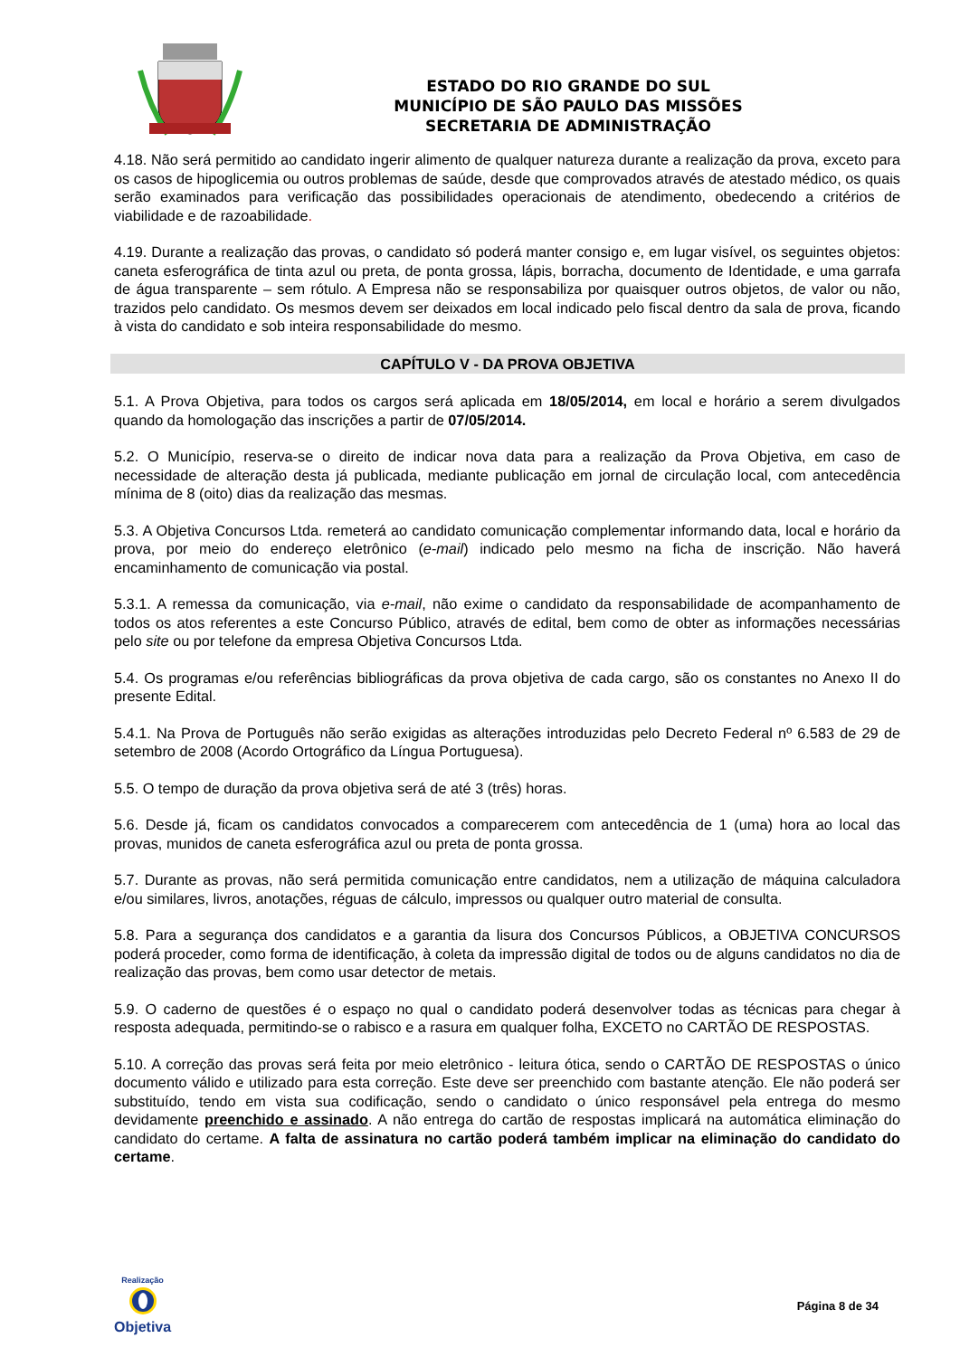ESTADO DO RIO GRANDE DO SUL
MUNICÍPIO DE SÃO PAULO DAS MISSÕES
SECRETARIA DE ADMINISTRAÇÃO
4.18. Não será permitido ao candidato ingerir alimento de qualquer natureza durante a realização da prova, exceto para os casos de hipoglicemia ou outros problemas de saúde, desde que comprovados através de atestado médico, os quais serão examinados para verificação das possibilidades operacionais de atendimento, obedecendo a critérios de viabilidade e de razoabilidade.
4.19. Durante a realização das provas, o candidato só poderá manter consigo e, em lugar visível, os seguintes objetos: caneta esferográfica de tinta azul ou preta, de ponta grossa, lápis, borracha, documento de Identidade, e uma garrafa de água transparente – sem rótulo. A Empresa não se responsabiliza por quaisquer outros objetos, de valor ou não, trazidos pelo candidato. Os mesmos devem ser deixados em local indicado pelo fiscal dentro da sala de prova, ficando à vista do candidato e sob inteira responsabilidade do mesmo.
CAPÍTULO V - DA PROVA OBJETIVA
5.1. A Prova Objetiva, para todos os cargos será aplicada em 18/05/2014, em local e horário a serem divulgados quando da homologação das inscrições a partir de 07/05/2014.
5.2. O Município, reserva-se o direito de indicar nova data para a realização da Prova Objetiva, em caso de necessidade de alteração desta já publicada, mediante publicação em jornal de circulação local, com antecedência mínima de 8 (oito) dias da realização das mesmas.
5.3. A Objetiva Concursos Ltda. remeterá ao candidato comunicação complementar informando data, local e horário da prova, por meio do endereço eletrônico (e-mail) indicado pelo mesmo na ficha de inscrição. Não haverá encaminhamento de comunicação via postal.
5.3.1. A remessa da comunicação, via e-mail, não exime o candidato da responsabilidade de acompanhamento de todos os atos referentes a este Concurso Público, através de edital, bem como de obter as informações necessárias pelo site ou por telefone da empresa Objetiva Concursos Ltda.
5.4. Os programas e/ou referências bibliográficas da prova objetiva de cada cargo, são os constantes no Anexo II do presente Edital.
5.4.1. Na Prova de Português não serão exigidas as alterações introduzidas pelo Decreto Federal nº 6.583 de 29 de setembro de 2008 (Acordo Ortográfico da Língua Portuguesa).
5.5. O tempo de duração da prova objetiva será de até 3 (três) horas.
5.6. Desde já, ficam os candidatos convocados a comparecerem com antecedência de 1 (uma) hora ao local das provas, munidos de caneta esferográfica azul ou preta de ponta grossa.
5.7. Durante as provas, não será permitida comunicação entre candidatos, nem a utilização de máquina calculadora e/ou similares, livros, anotações, réguas de cálculo, impressos ou qualquer outro material de consulta.
5.8. Para a segurança dos candidatos e a garantia da lisura dos Concursos Públicos, a OBJETIVA CONCURSOS poderá proceder, como forma de identificação, à coleta da impressão digital de todos ou de alguns candidatos no dia de realização das provas, bem como usar detector de metais.
5.9. O caderno de questões é o espaço no qual o candidato poderá desenvolver todas as técnicas para chegar à resposta adequada, permitindo-se o rabisco e a rasura em qualquer folha, EXCETO no CARTÃO DE RESPOSTAS.
5.10. A correção das provas será feita por meio eletrônico - leitura ótica, sendo o CARTÃO DE RESPOSTAS o único documento válido e utilizado para esta correção. Este deve ser preenchido com bastante atenção. Ele não poderá ser substituído, tendo em vista sua codificação, sendo o candidato o único responsável pela entrega do mesmo devidamente preenchido e assinado. A não entrega do cartão de respostas implicará na automática eliminação do candidato do certame. A falta de assinatura no cartão poderá também implicar na eliminação do candidato do certame.
Realização
Objetiva
Página 8 de 34